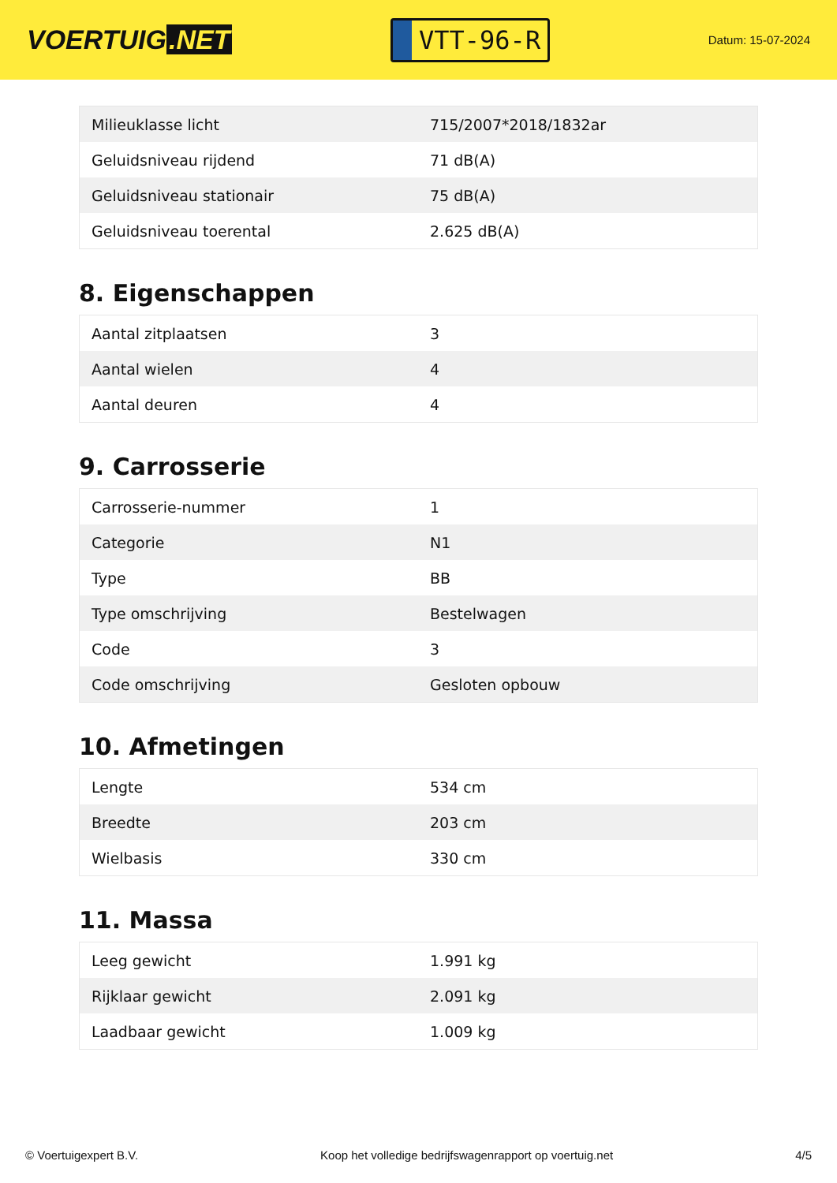VOERTUIG.NET
VTT-96-R
Datum: 15-07-2024
| Milieuklasse licht | 715/2007*2018/1832ar |
| Geluidsniveau rijdend | 71 dB(A) |
| Geluidsniveau stationair | 75 dB(A) |
| Geluidsniveau toerental | 2.625 dB(A) |
8. Eigenschappen
| Aantal zitplaatsen | 3 |
| Aantal wielen | 4 |
| Aantal deuren | 4 |
9. Carrosserie
| Carrosserie-nummer | 1 |
| Categorie | N1 |
| Type | BB |
| Type omschrijving | Bestelwagen |
| Code | 3 |
| Code omschrijving | Gesloten opbouw |
10. Afmetingen
| Lengte | 534 cm |
| Breedte | 203 cm |
| Wielbasis | 330 cm |
11. Massa
| Leeg gewicht | 1.991 kg |
| Rijklaar gewicht | 2.091 kg |
| Laadbaar gewicht | 1.009 kg |
© Voertuigexpert B.V. Koop het volledige bedrijfswagenrapport op voertuig.net 4/5